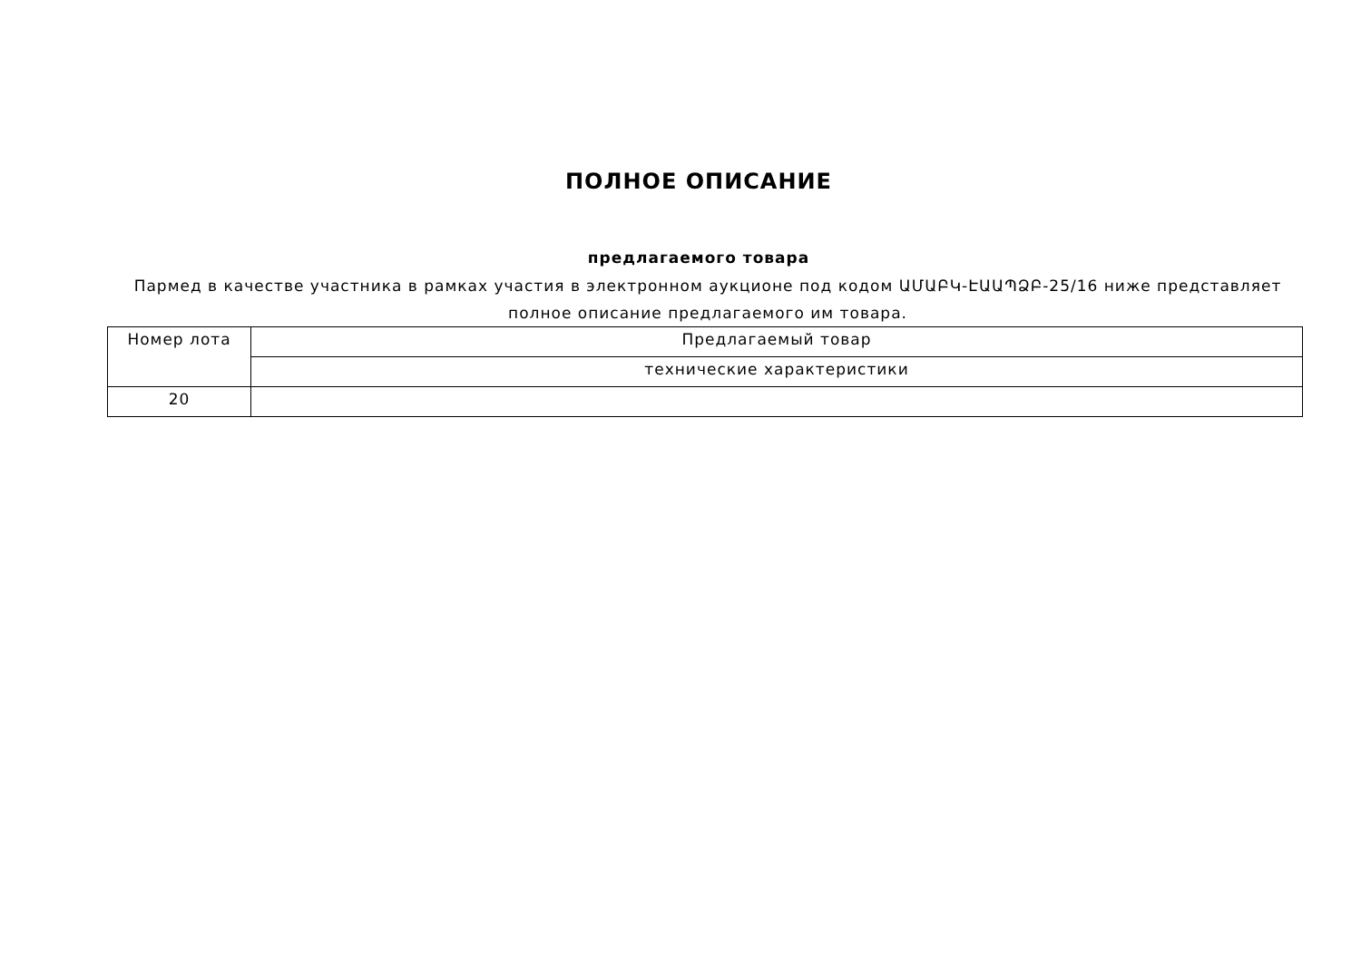ПОЛНОЕ ОПИСАНИЕ
предлагаемого товара
Пармед в качестве участника в рамках участия в электронном аукционе под кодом ԱՄԱԲԿ-ԷԱԱՊՁԲ-25/16 ниже представляет полное описание предлагаемого им товара.
| Номер лота | Предлагаемый товар |
| | технические характеристики |
| 20 | |